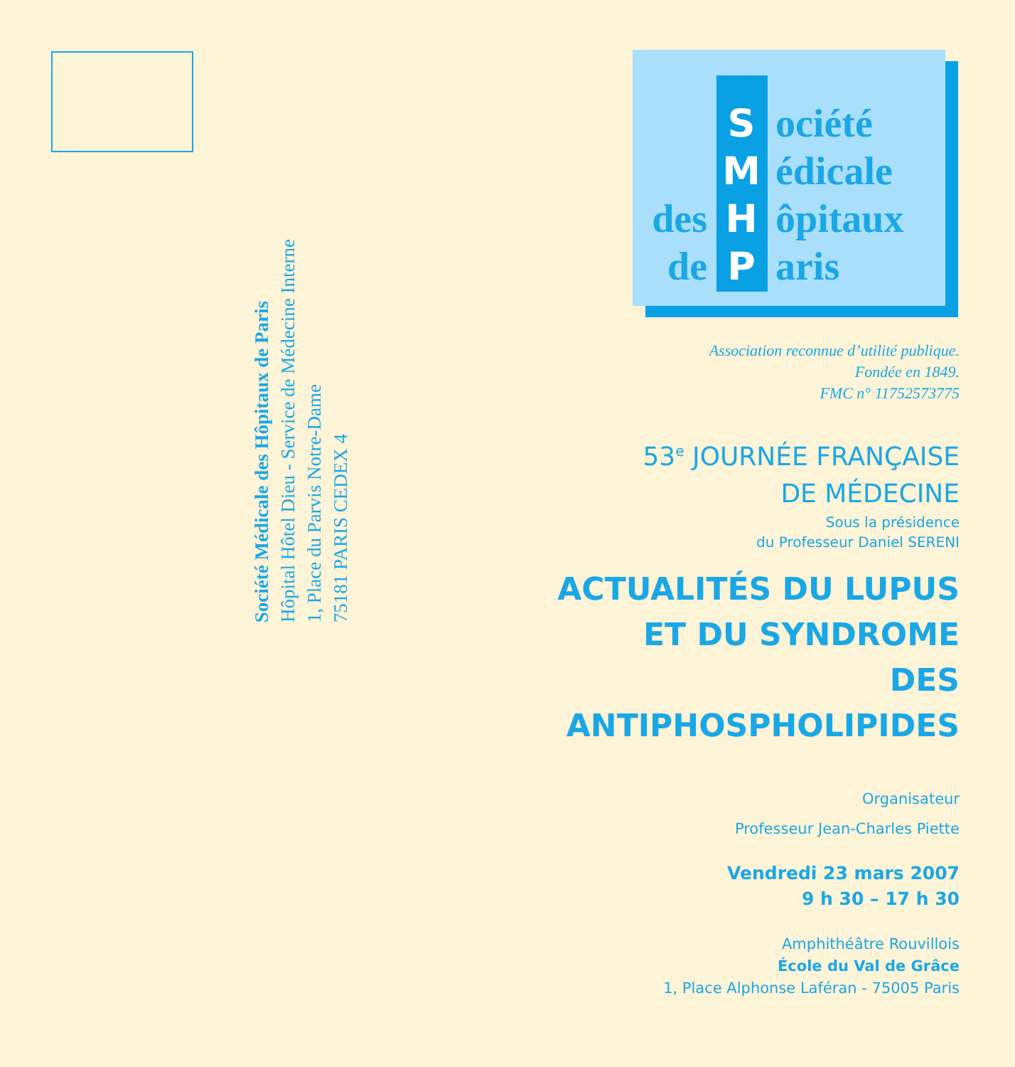Société Médicale des Hôpitaux de Paris
Hôpital Hôtel Dieu - Service de Médecine Interne
1, Place du Parvis Notre-Dame
75181 PARIS CEDEX 4
Société
Médicale
des H ôpitaux
de P aris
Association reconnue d’utilité publique.
Fondée en 1849.
FMC n° 11752573775
53<sup>e</sup> JOURNÉE FRANÇAISE
DE MÉDECINE
Sous la présidence
du Professeur Daniel SERENI
ACTUALITÉS DU LUPUS
ET DU SYNDROME
DES ANTIPHOSPHOLIPIDES
Organisateur
Professeur Jean-Charles Piette
Vendredi 23 mars 2007
9 h 30 – 17 h 30
Amphithéâtre Rouvillois
École du Val de Grâce
1, Place Alphonse Laféran - 75005 Paris